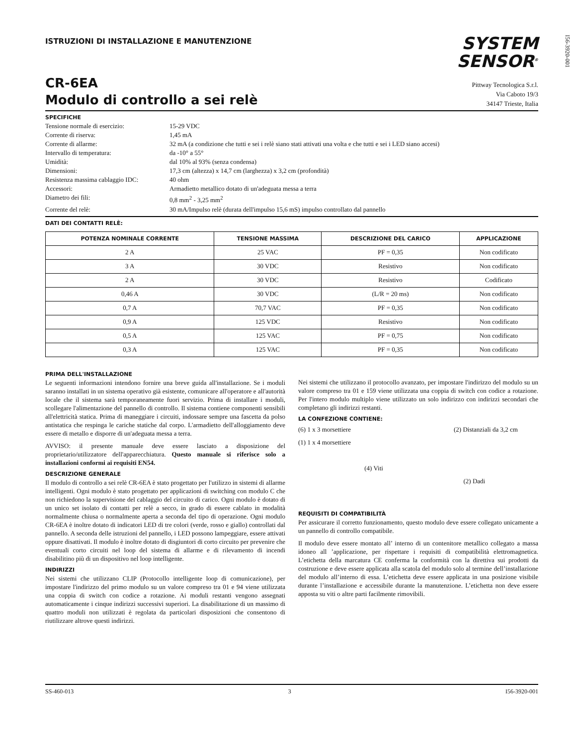I56-3920-001
ISTRUZIONI DI INSTALLAZIONE E MANUTENZIONE
SYSTEM
SENSOR<sup>®</sup>
CR-6EA
Modulo di controllo a sei relè
Pittway Tecnologica S.r.l.
Via Caboto 19/3
34147 Trieste, Italia
SPECIFICHE
| Tensione normale di esercizio: | 15-29 VDC |
| Corrente di riserva: | 1,45 mA |
| Corrente di allarme: | 32 mA (a condizione che tutti e sei i relè siano stati attivati una volta e che tutti e sei i LED siano accesi) |
| Intervallo di temperatura: | da -10° a 55° |
| Umidità: | dal 10% al 93% (senza condensa) |
| Dimensioni: | 17,3 cm (altezza) x 14,7 cm (larghezza) x 3,2 cm (profondità) |
| Resistenza massima cablaggio IDC: | 40 ohm |
| Accessori: | Armadietto metallico dotato di un'adeguata messa a terra |
| Diametro dei fili: | 0,8 mm<sup>2</sup> - 3,25 mm<sup>2</sup> |
| Corrente del relè: | 30 mA/Impulso relè (durata dell'impulso 15,6 mS) impulso controllato dal pannello |
DATI DEI CONTATTI RELÈ:
| POTENZA NOMINALE CORRENTE | TENSIONE MASSIMA | DESCRIZIONE DEL CARICO | APPLICAZIONE |
| --- | --- | --- | --- |
| 2 A | 25 VAC | PF = 0,35 | Non codificato |
| 3 A | 30 VDC | Resistivo | Non codificato |
| 2 A | 30 VDC | Resistivo | Codificato |
| 0,46 A | 30 VDC | (L/R = 20 ms) | Non codificato |
| 0,7 A | 70,7 VAC | PF = 0,35 | Non codificato |
| 0,9 A | 125 VDC | Resistivo | Non codificato |
| 0,5 A | 125 VAC | PF = 0,75 | Non codificato |
| 0,3 A | 125 VAC | PF = 0,35 | Non codificato |
PRIMA DELL'INSTALLAZIONE
Le seguenti informazioni intendono fornire una breve guida all'installazione. Se i moduli saranno installati in un sistema operativo già esistente, comunicare all'operatore e all'autorità locale che il sistema sarà temporaneamente fuori servizio. Prima di installare i moduli, scollegare l'alimentazione del pannello di controllo. Il sistema contiene componenti sensibili all'elettricità statica. Prima di maneggiare i circuiti, indossare sempre una fascetta da polso antistatica che respinga le cariche statiche dal corpo. L'armadietto dell'alloggiamento deve essere di metallo e disporre di un'adeguata messa a terra.
AVVISO: il presente manuale deve essere lasciato a disposizione del proprietario/utilizzatore dell'apparecchiatura. Questo manuale si riferisce solo a installazioni conformi ai requisiti EN54.
DESCRIZIONE GENERALE
Il modulo di controllo a sei relè CR-6EA è stato progettato per l'utilizzo in sistemi di allarme intelligenti. Ogni modulo è stato progettato per applicazioni di switching con modulo C che non richiedono la supervisione del cablaggio del circuito di carico. Ogni modulo è dotato di un unico set isolato di contatti per relè a secco, in grado di essere cablato in modalità normalmente chiusa o normalmente aperta a seconda del tipo di operazione. Ogni modulo CR-6EA è inoltre dotato di indicatori LED di tre colori (verde, rosso e giallo) controllati dal pannello. A seconda delle istruzioni del pannello, i LED possono lampeggiare, essere attivati oppure disattivati. Il modulo è inoltre dotato di disgiuntori di corto circuito per prevenire che eventuali corto circuiti nel loop del sistema di allarme e di rilevamento di incendi disabilitino più di un dispositivo nel loop intelligente.
INDIRIZZI
Nei sistemi che utilizzano CLIP (Protocollo intelligente loop di comunicazione), per impostare l'indirizzo del primo modulo su un valore compreso tra 01 e 94 viene utilizzata una coppia di switch con codice a rotazione. Ai moduli restanti vengono assegnati automaticamente i cinque indirizzi successivi superiori. La disabilitazione di un massimo di quattro moduli non utilizzati è regolata da particolari disposizioni che consentono di riutilizzare altrove questi indirizzi.
Nei sistemi che utilizzano il protocollo avanzato, per impostare l'indirizzo del modulo su un valore compreso tra 01 e 159 viene utilizzata una coppia di switch con codice a rotazione. Per l'intero modulo multiplo viene utilizzato un solo indirizzo con indirizzi secondari che completano gli indirizzi restanti.
LA CONFEZIONE CONTIENE:
(6) 1 x 3 morsettiere
(1) 1 x 4 morsettiere
(4) Viti
(2) Distanziali da 3,2 cm
(2) Dadi
REQUISITI DI COMPATIBILITÀ
Per assicurare il corretto funzionamento, questo modulo deve essere collegato unicamente a un pannello di controllo compatibile.
Il modulo deve essere montato all’ interno di un contenitore metallico collegato a massa idoneo all ’applicazione, per rispettare i requisiti di compatibilità elettromagnetica. L’etichetta della marcatura CE conferma la conformità con la direttiva sui prodotti da costruzione e deve essere applicata alla scatola del modulo solo al termine dell’installazione del modulo all’interno di essa. L’etichetta deve essere applicata in una posizione visibile durante l’installazione e accessibile durante la manutenzione. L’etichetta non deve essere apposta su viti o altre parti facilmente rimovibili.
SS-460-013 3 I56-3920-001